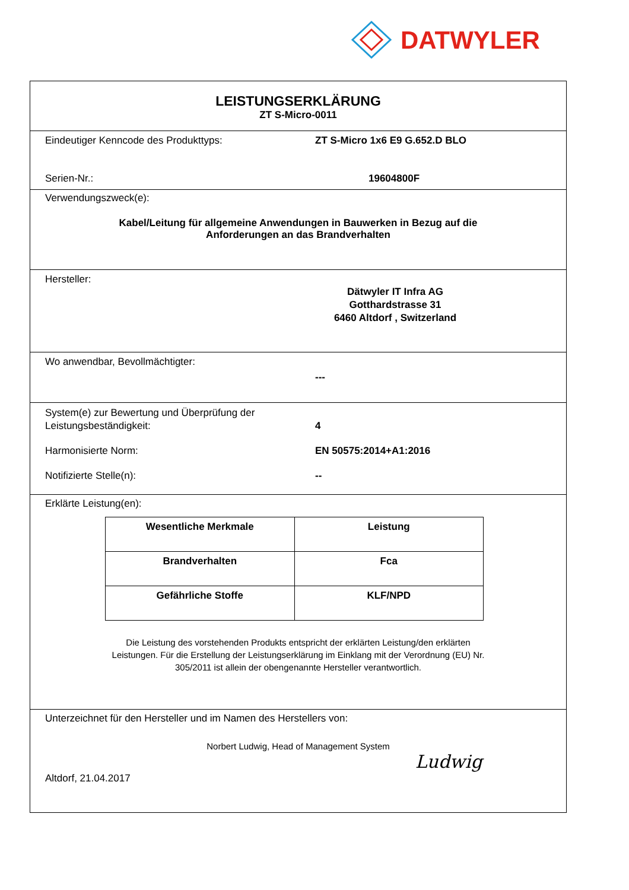DATWYLER
LEISTUNGSERKLÄRUNG
ZT S-Micro-0011
Eindeutiger Kenncode des Produkttyps: ZT S-Micro 1x6 E9 G.652.D BLO
Serien-Nr.: 19604800F
Verwendungszweck(e):
Kabel/Leitung für allgemeine Anwendungen in Bauwerken in Bezug auf die
Anforderungen an das Brandverhalten
Hersteller:
Dätwyler IT Infra AG
Gotthardstrasse 31
6460 Altdorf , Switzerland
Wo anwendbar, Bevollmächtigter:
---
System(e) zur Bewertung und Überprüfung der
Leistungsbeständigkeit:
4
Harmonisierte Norm: EN 50575:2014+A1:2016
Notifizierte Stelle(n): --
Erklärte Leistung(en):
| Wesentliche Merkmale | Leistung |
| --- | --- |
| Brandverhalten | Fca |
| Gefährliche Stoffe | KLF/NPD |
Die Leistung des vorstehenden Produkts entspricht der erklärten Leistung/den erklärten
Leistungen. Für die Erstellung der Leistungserklärung im Einklang mit der Verordnung (EU) Nr.
305/2011 ist allein der obengenannte Hersteller verantwortlich.
Unterzeichnet für den Hersteller und im Namen des Herstellers von:
Norbert Ludwig, Head of Management System
Altdorf, 21.04.2017
Ludwig